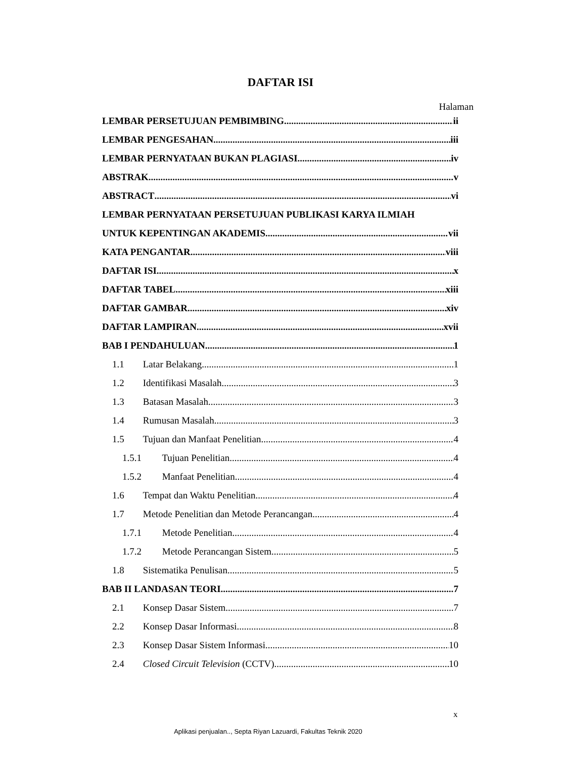DAFTAR ISI
Halaman
LEMBAR PERSETUJUAN PEMBIMBING ii
LEMBAR PENGESAHAN iii
LEMBAR PERNYATAAN BUKAN PLAGIASI iv
ABSTRAK v
ABSTRACT vi
LEMBAR PERNYATAAN PERSETUJUAN PUBLIKASI KARYA ILMIAH
UNTUK KEPENTINGAN AKADEMIS vii
KATA PENGANTAR viii
DAFTAR ISI x
DAFTAR TABEL xiii
DAFTAR GAMBAR xiv
DAFTAR LAMPIRAN xvii
BAB I PENDAHULUAN 1
1.1 Latar Belakang 1
1.2 Identifikasi Masalah 3
1.3 Batasan Masalah 3
1.4 Rumusan Masalah 3
1.5 Tujuan dan Manfaat Penelitian 4
1.5.1 Tujuan Penelitian 4
1.5.2 Manfaat Penelitian 4
1.6 Tempat dan Waktu Penelitian 4
1.7 Metode Penelitian dan Metode Perancangan 4
1.7.1 Metode Penelitian 4
1.7.2 Metode Perancangan Sistem 5
1.8 Sistematika Penulisan 5
BAB II LANDASAN TEORI 7
2.1 Konsep Dasar Sistem 7
2.2 Konsep Dasar Informasi 8
2.3 Konsep Dasar Sistem Informasi 10
2.4 Closed Circuit Television (CCTV) 10
x
Aplikasi penjualan.., Septa Riyan Lazuardi, Fakultas Teknik 2020